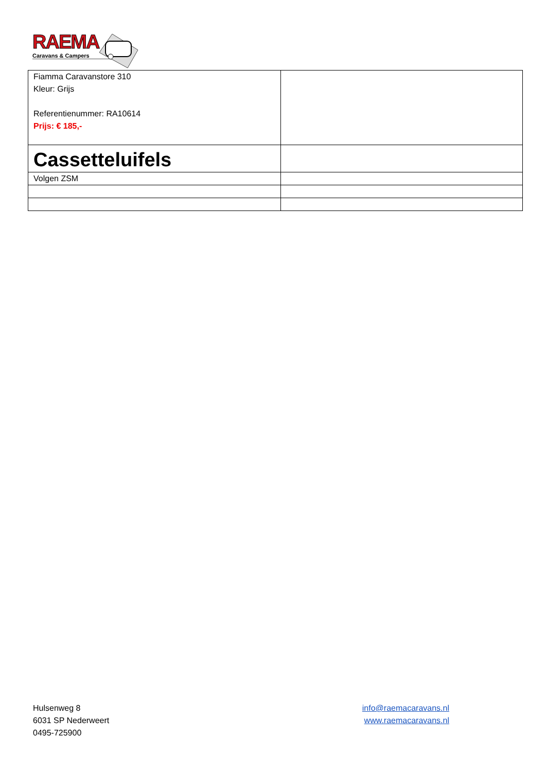RAEMA
Caravans & Campers
| Fiamma Caravanstore 310 Kleur: Grijs Referentienummer: RA10614 Prijs: € 185,- | |
| Cassetteluifels | |
| Volgen ZSM | |
Hulsenweg 8
6031 SP Nederweert
0495-725900
info@raemacaravans.nl
www.raemacaravans.nl